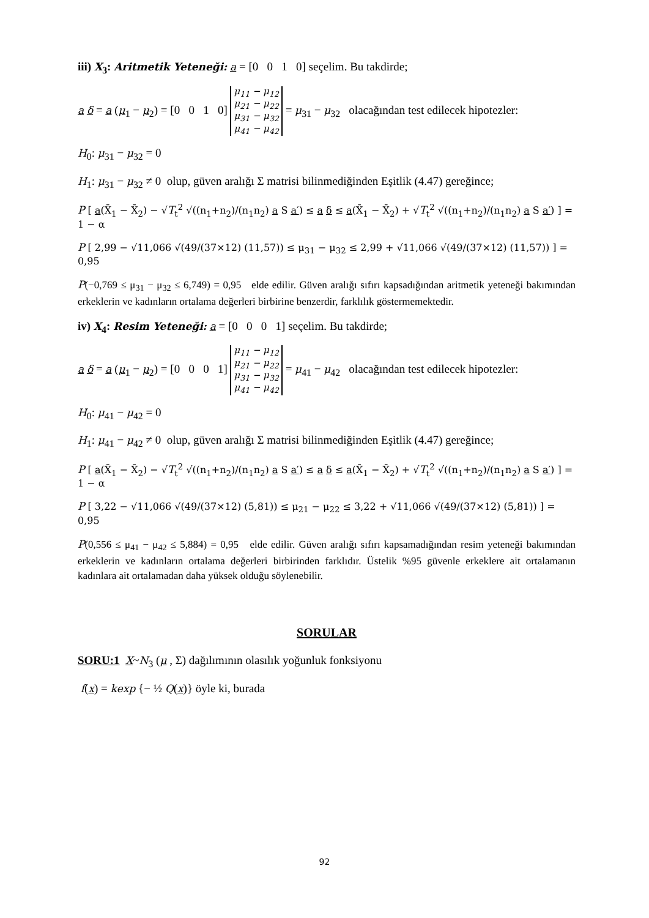iii) X<sub>3</sub>: Aritmetik Yeteneği: a = [0 0 1 0] seçelim. Bu takdirde;
a δ = a (μ<sub>1</sub> − μ<sub>2</sub>) = [0 0 1 0] μ<sub>11</sub> − μ<sub>12</sub>
μ<sub>21</sub> − μ<sub>22</sub>
μ<sub>31</sub> − μ<sub>32</sub>
μ<sub>41</sub> − μ<sub>42</sub> = μ<sub>31</sub> − μ<sub>32</sub> olacağından test edilecek hipotezler:
H<sub>0</sub>: μ<sub>31</sub> − μ<sub>32</sub> = 0
H<sub>1</sub>: μ<sub>31</sub> − μ<sub>32</sub> ≠ 0 olup, güven aralığı Σ matrisi bilinmediğinden Eşitlik (4.47) gereğince;
P [ a(X̄<sub>1</sub> − X̄<sub>2</sub>) − √T<sub>t</sub><sup>2</sup> √((n<sub>1</sub>+n<sub>2</sub>)/(n<sub>1</sub>n<sub>2</sub>) a S a′) ≤ a δ ≤ a(X̄<sub>1</sub> − X̄<sub>2</sub>) + √T<sub>t</sub><sup>2</sup> √((n<sub>1</sub>+n<sub>2</sub>)/(n<sub>1</sub>n<sub>2</sub>) a S a′) ] = 1 − α
P [ 2,99 − √11,066 √(49/(37×12) (11,57)) ≤ μ<sub>31</sub> − μ<sub>32</sub> ≤ 2,99 + √11,066 √(49/(37×12) (11,57)) ] = 0,95
P(−0,769 ≤ μ<sub>31</sub> − μ<sub>32</sub> ≤ 6,749) = 0,95 elde edilir. Güven aralığı sıfırı kapsadığından aritmetik yeteneği bakımından erkeklerin ve kadınların ortalama değerleri birbirine benzerdir, farklılık göstermemektedir.
iv) X<sub>4</sub>: Resim Yeteneği: a = [0 0 0 1] seçelim. Bu takdirde;
a δ = a (μ<sub>1</sub> − μ<sub>2</sub>) = [0 0 0 1] μ<sub>11</sub> − μ<sub>12</sub>
μ<sub>21</sub> − μ<sub>22</sub>
μ<sub>31</sub> − μ<sub>32</sub>
μ<sub>41</sub> − μ<sub>42</sub> = μ<sub>41</sub> − μ<sub>42</sub> olacağından test edilecek hipotezler:
H<sub>0</sub>: μ<sub>41</sub> − μ<sub>42</sub> = 0
H<sub>1</sub>: μ<sub>41</sub> − μ<sub>42</sub> ≠ 0 olup, güven aralığı Σ matrisi bilinmediğinden Eşitlik (4.47) gereğince;
P [ a(X̄<sub>1</sub> − X̄<sub>2</sub>) − √T<sub>t</sub><sup>2</sup> √((n<sub>1</sub>+n<sub>2</sub>)/(n<sub>1</sub>n<sub>2</sub>) a S a′) ≤ a δ ≤ a(X̄<sub>1</sub> − X̄<sub>2</sub>) + √T<sub>t</sub><sup>2</sup> √((n<sub>1</sub>+n<sub>2</sub>)/(n<sub>1</sub>n<sub>2</sub>) a S a′) ] = 1 − α
P [ 3,22 − √11,066 √(49/(37×12) (5,81)) ≤ μ<sub>21</sub> − μ<sub>22</sub> ≤ 3,22 + √11,066 √(49/(37×12) (5,81)) ] = 0,95
P(0,556 ≤ μ<sub>41</sub> − μ<sub>42</sub> ≤ 5,884) = 0,95 elde edilir. Güven aralığı sıfırı kapsamadığından resim yeteneği bakımından erkeklerin ve kadınların ortalama değerleri birbirinden farklıdır. Üstelik %95 güvenle erkeklere ait ortalamanın kadınlara ait ortalamadan daha yüksek olduğu söylenebilir.
SORULAR
SORU:1 X~N<sub>3</sub> (μ , Σ) dağılımının olasılık yoğunluk fonksiyonu
f(x) = kexp {− ½ Q(x)} öyle ki, burada
92